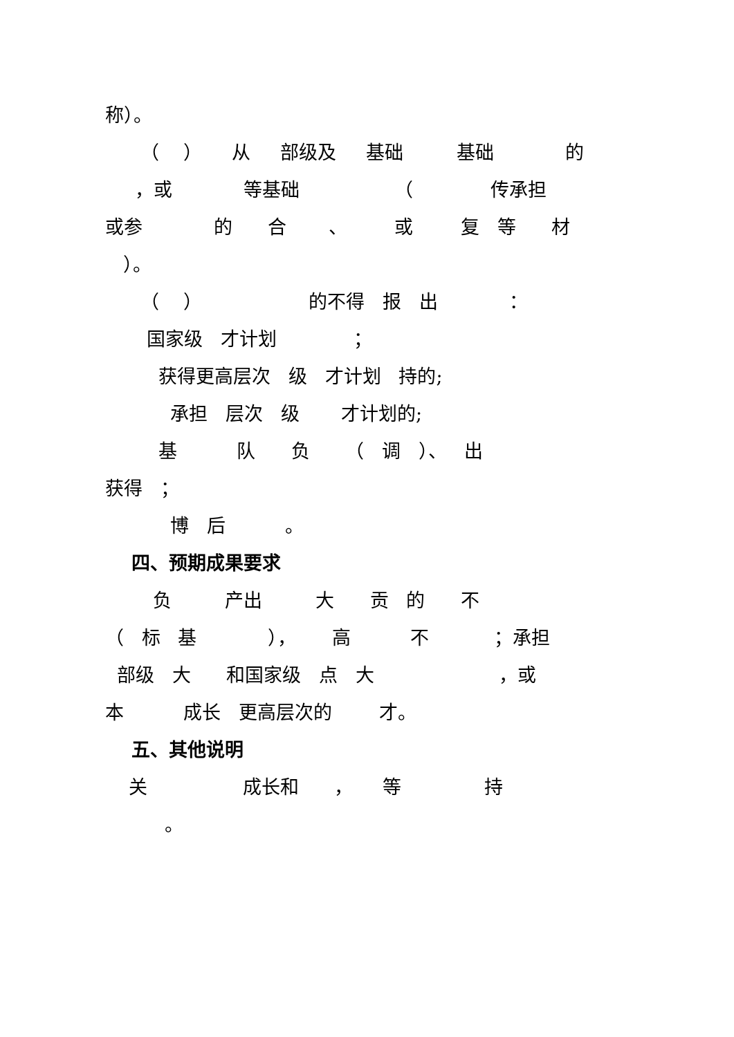称）。
（ ） 从 部级及 基础 基础 的
，或 等基础 （ 传承担
或参 的 合 、 或 复 等 材
）。
（ ） 的不得 报 出 ：
国家级 才计划 ；
获得更高层次 级 才计划 持的;
承担 层次 级 才计划的;
基 队 负 （ 调 ）、 出
获得 ；
博 后 。
四、预期成果要求
负 产出 大 贡 的 不
（ 标 基 ）， 高 不 ；承担
部级 大 和国家级 点 大 ，或
本 成长 更高层次的 才。
五、其他说明
关 成长和 ， 等 持
。